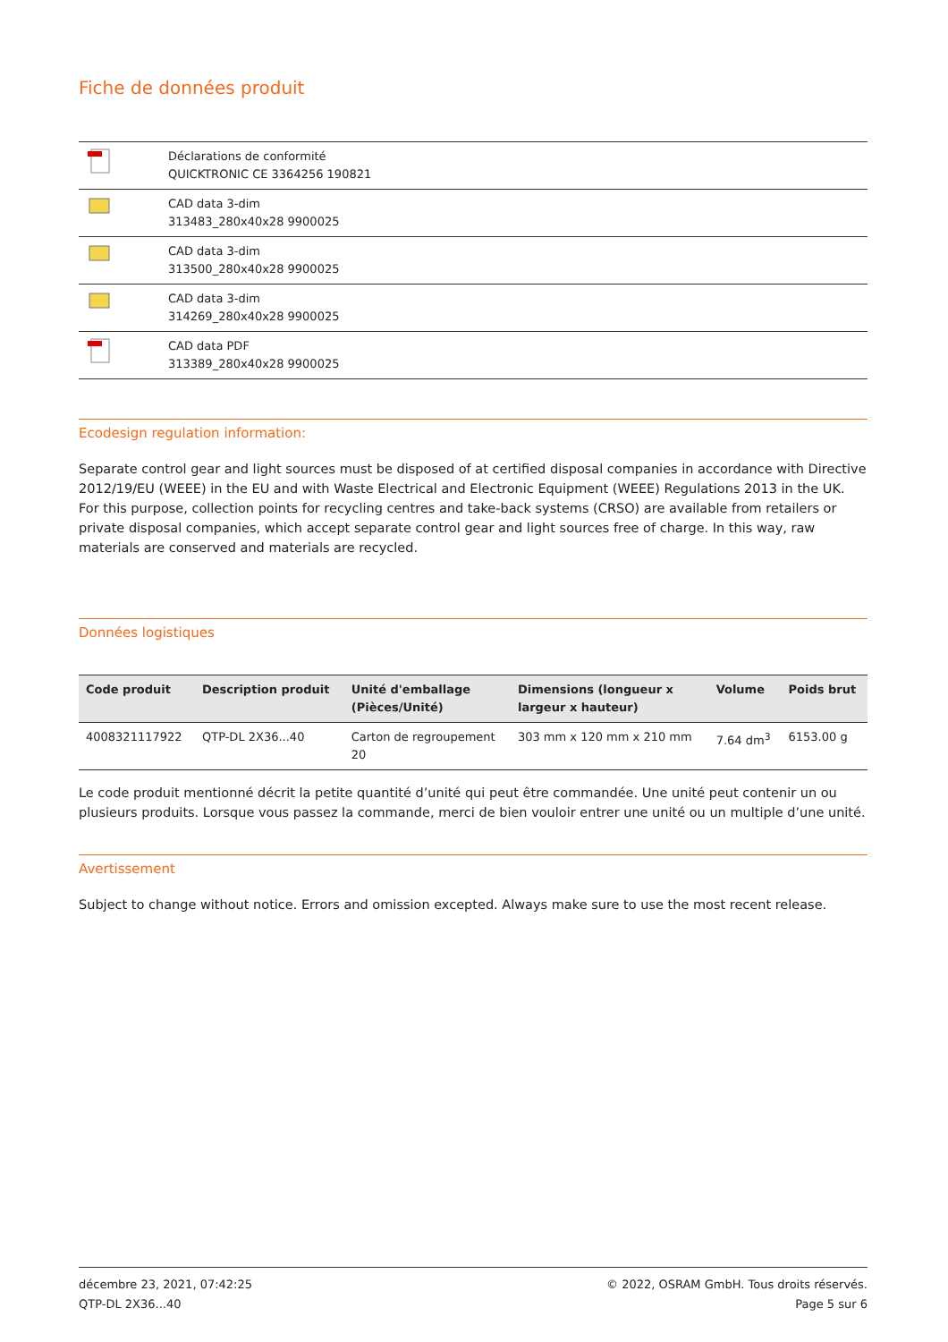Fiche de données produit
| | Déclarations de conformité QUICKTRONIC CE 3364256 190821 |
| | CAD data 3-dim 313483_280x40x28 9900025 |
| | CAD data 3-dim 313500_280x40x28 9900025 |
| | CAD data 3-dim 314269_280x40x28 9900025 |
| | CAD data PDF 313389_280x40x28 9900025 |
Ecodesign regulation information:
Separate control gear and light sources must be disposed of at certified disposal companies in accordance with Directive 2012/19/EU (WEEE) in the EU and with Waste Electrical and Electronic Equipment (WEEE) Regulations 2013 in the UK. For this purpose, collection points for recycling centres and take-back systems (CRSO) are available from retailers or private disposal companies, which accept separate control gear and light sources free of charge. In this way, raw materials are conserved and materials are recycled.
Données logistiques
| Code produit | Description produit | Unité d'emballage (Pièces/Unité) | Dimensions (longueur x largeur x hauteur) | Volume | Poids brut |
| --- | --- | --- | --- | --- | --- |
| 4008321117922 | QTP-DL 2X36...40 | Carton de regroupement 20 | 303 mm x 120 mm x 210 mm | 7.64 dm<sup>3</sup> | 6153.00 g |
Le code produit mentionné décrit la petite quantité d’unité qui peut être commandée. Une unité peut contenir un ou plusieurs produits. Lorsque vous passez la commande, merci de bien vouloir entrer une unité ou un multiple d’une unité.
Avertissement
Subject to change without notice. Errors and omission excepted. Always make sure to use the most recent release.
décembre 23, 2021, 07:42:25
QTP-DL 2X36...40
© 2022, OSRAM GmbH. Tous droits réservés.
Page 5 sur 6